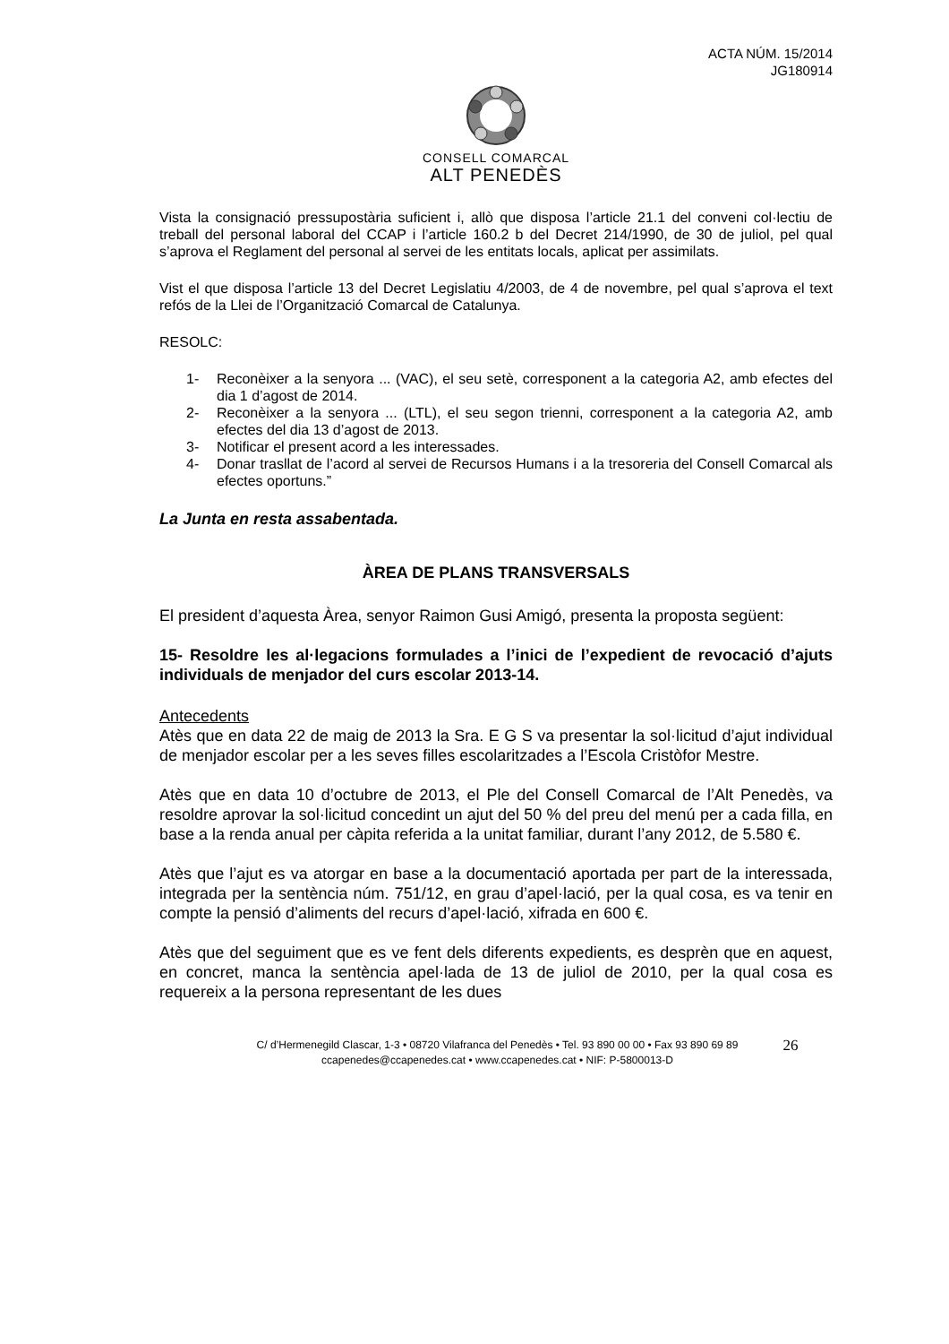ACTA NÚM. 15/2014
JG180914
CONSELL COMARCAL
ALT PENEDÈS
Vista la consignació pressupostària suficient i, allò que disposa l’article 21.1 del conveni col·lectiu de treball del personal laboral del CCAP i l’article 160.2 b del Decret 214/1990, de 30 de juliol, pel qual s’aprova el Reglament del personal al servei de les entitats locals, aplicat per assimilats.
Vist el que disposa l’article 13 del Decret Legislatiu 4/2003, de 4 de novembre, pel qual s’aprova el text refós de la Llei de l’Organització Comarcal de Catalunya.
RESOLC:
1- Reconèixer a la senyora ... (VAC), el seu setè, corresponent a la categoria A2, amb efectes del dia 1 d’agost de 2014.
2- Reconèixer a la senyora ... (LTL), el seu segon trienni, corresponent a la categoria A2, amb efectes del dia 13 d’agost de 2013.
3- Notificar el present acord a les interessades.
4- Donar trasllat de l’acord al servei de Recursos Humans i a la tresoreria del Consell Comarcal als efectes oportuns.”
La Junta en resta assabentada.
ÀREA DE PLANS TRANSVERSALS
El president d’aquesta Àrea, senyor Raimon Gusi Amigó, presenta la proposta següent:
15- Resoldre les al·legacions formulades a l’inici de l’expedient de revocació d’ajuts individuals de menjador del curs escolar 2013-14.
Antecedents
Atès que en data 22 de maig de 2013 la Sra. E G S va presentar la sol·licitud d’ajut individual de menjador escolar per a les seves filles escolaritzades a l’Escola Cristòfor Mestre.
Atès que en data 10 d’octubre de 2013, el Ple del Consell Comarcal de l’Alt Penedès, va resoldre aprovar la sol·licitud concedint un ajut del 50 % del preu del menú per a cada filla, en base a la renda anual per càpita referida a la unitat familiar, durant l’any 2012, de 5.580 €.
Atès que l’ajut es va atorgar en base a la documentació aportada per part de la interessada, integrada per la sentència núm. 751/12, en grau d’apel·lació, per la qual cosa, es va tenir en compte la pensió d’aliments del recurs d’apel·lació, xifrada en 600 €.
Atès que del seguiment que es ve fent dels diferents expedients, es desprèn que en aquest, en concret, manca la sentència apel·lada de 13 de juliol de 2010, per la qual cosa es requereix a la persona representant de les dues
C/ d’Hermenegild Clascar, 1-3 • 08720 Vilafranca del Penedès • Tel. 93 890 00 00 • Fax 93 890 69 89
ccapenedes@ccapenedes.cat • www.ccapenedes.cat • NIF: P-5800013-D
26